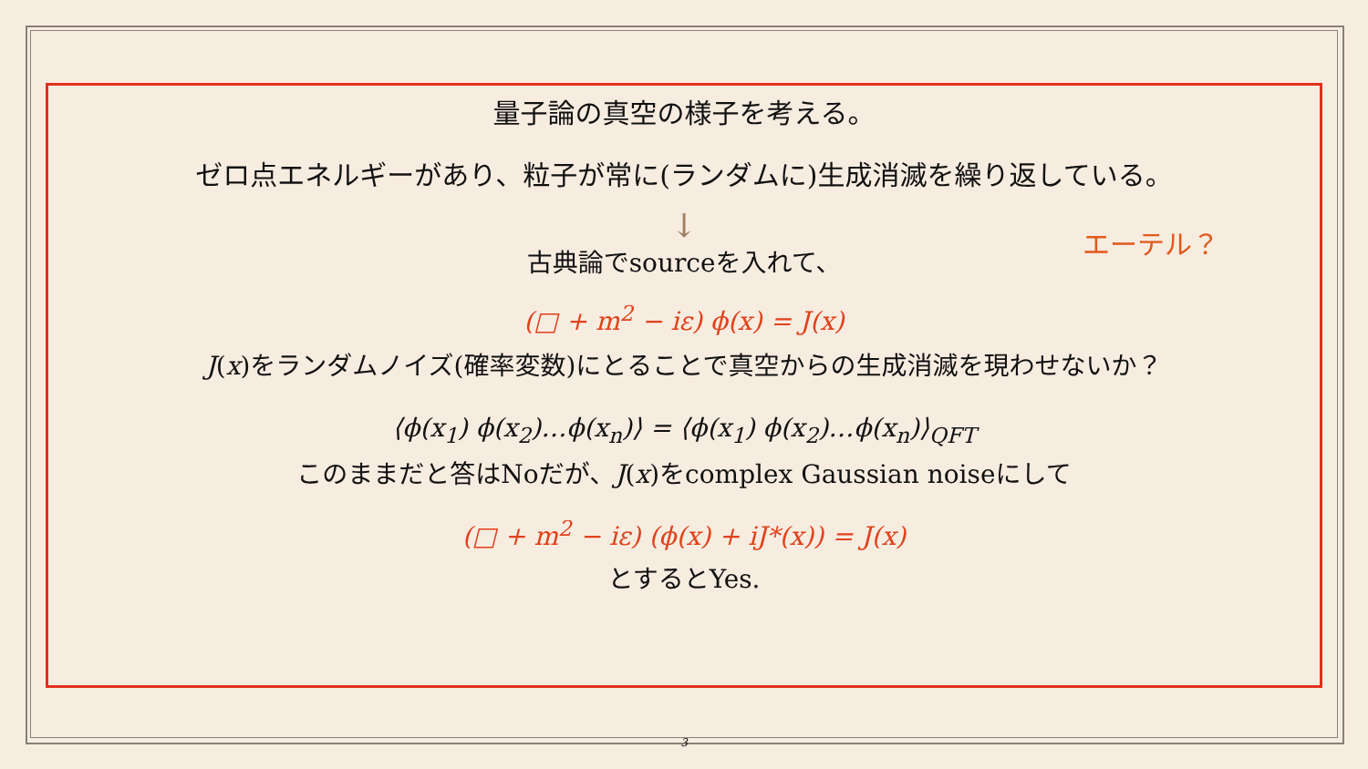量子論の真空の様子を考える。
ゼロ点エネルギーがあり、粒子が常に(ランダムに)生成消滅を繰り返している。
↓
エーテル？
古典論でsourceを入れて、
(□ + m<sup>2</sup> − iε) ϕ(x) = J(x)
J(x)をランダムノイズ(確率変数)にとることで真空からの生成消滅を現わせないか？
⟨ϕ(x<sub>1</sub>) ϕ(x<sub>2</sub>)…ϕ(x<sub>n</sub>)⟩ = ⟨ϕ(x<sub>1</sub>) ϕ(x<sub>2</sub>)…ϕ(x<sub>n</sub>)⟩<sub>QFT</sub>
このままだと答はNoだが、J(x)をcomplex Gaussian noiseにして
(□ + m<sup>2</sup> − iε) (ϕ(x) + iJ*(x)) = J(x)
とするとYes.
3